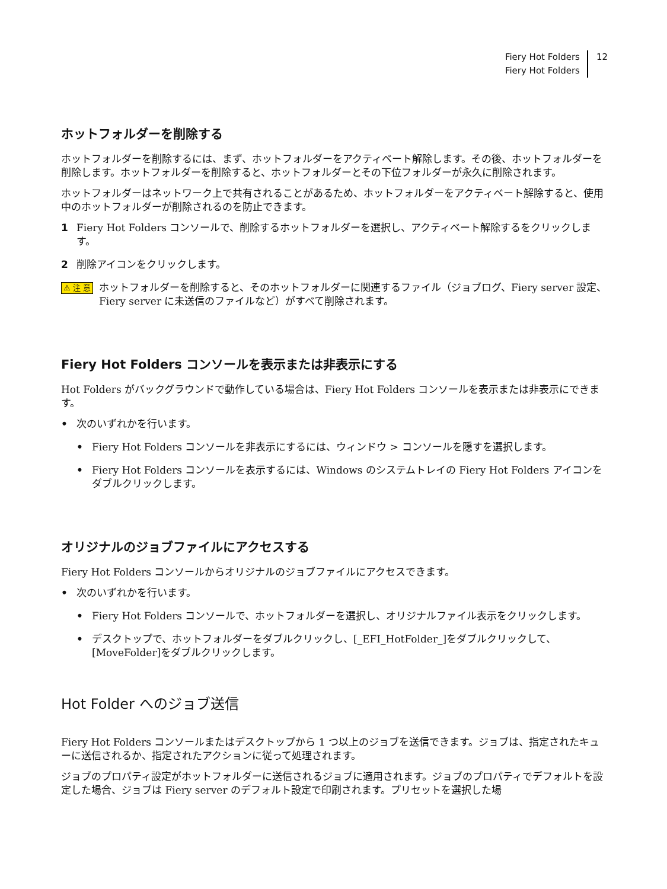Fiery Hot Folders
Fiery Hot Folders
12
ホットフォルダーを削除する
ホットフォルダーを削除するには、まず、ホットフォルダーをアクティベート解除します。その後、ホットフォルダーを削除します。ホットフォルダーを削除すると、ホットフォルダーとその下位フォルダーが永久に削除されます。
ホットフォルダーはネットワーク上で共有されることがあるため、ホットフォルダーをアクティベート解除すると、使用中のホットフォルダーが削除されるのを防止できます。
1 Fiery Hot Folders コンソールで、削除するホットフォルダーを選択し、アクティベート解除するをクリックします。
2 削除アイコンをクリックします。
⚠ 注 意 ホットフォルダーを削除すると、そのホットフォルダーに関連するファイル（ジョブログ、Fiery server 設定、Fiery server に未送信のファイルなど）がすべて削除されます。
Fiery Hot Folders コンソールを表示または非表示にする
Hot Folders がバックグラウンドで動作している場合は、Fiery Hot Folders コンソールを表示または非表示にできます。
• 次のいずれかを行います。
• Fiery Hot Folders コンソールを非表示にするには、ウィンドウ > コンソールを隠すを選択します。
• Fiery Hot Folders コンソールを表示するには、Windows のシステムトレイの Fiery Hot Folders アイコンをダブルクリックします。
オリジナルのジョブファイルにアクセスする
Fiery Hot Folders コンソールからオリジナルのジョブファイルにアクセスできます。
• 次のいずれかを行います。
• Fiery Hot Folders コンソールで、ホットフォルダーを選択し、オリジナルファイル表示をクリックします。
• デスクトップで、ホットフォルダーをダブルクリックし、[_EFI_HotFolder_]をダブルクリックして、[MoveFolder]をダブルクリックします。
Hot Folder へのジョブ送信
Fiery Hot Folders コンソールまたはデスクトップから 1 つ以上のジョブを送信できます。ジョブは、指定されたキューに送信されるか、指定されたアクションに従って処理されます。
ジョブのプロパティ設定がホットフォルダーに送信されるジョブに適用されます。ジョブのプロパティでデフォルトを設定した場合、ジョブは Fiery server のデフォルト設定で印刷されます。プリセットを選択した場